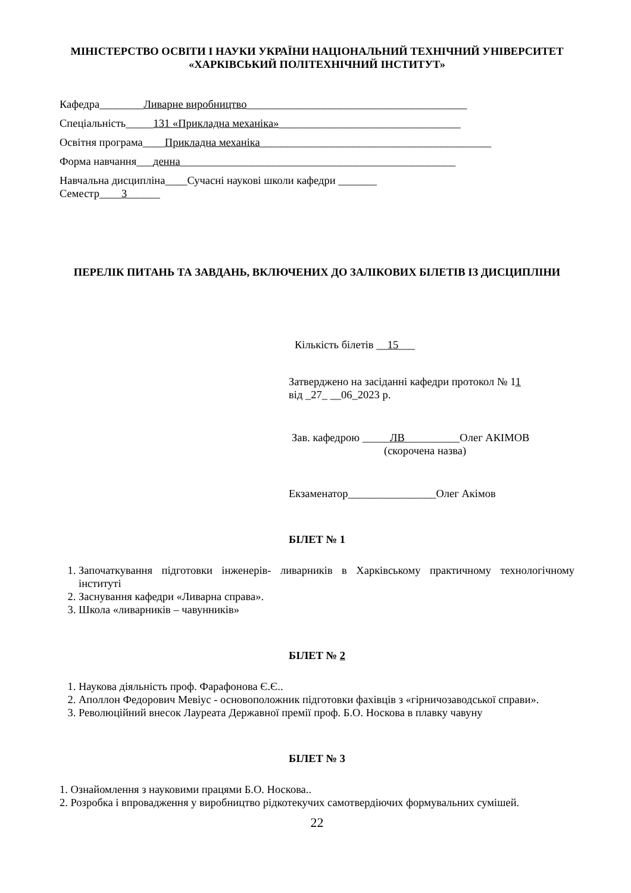МІНІСТЕРСТВО ОСВІТИ І НАУКИ УКРАЇНИ НАЦІОНАЛЬНИЙ ТЕХНІЧНИЙ УНІВЕРСИТЕТ «ХАРКІВСЬКИЙ ПОЛІТЕХНІЧНИЙ ІНСТИТУТ»
Кафедра________Ливарне виробництво________________________________________
Спеціальність_____131 «Прикладна механіка»_________________________________
Освітня програма____Прикладна механіка__________________________________________
Форма навчання___денна__________________________________________________
Навчальна дисципліна____Сучасні наукові школи кафедри _______
Семестр____3______
ПЕРЕЛІК ПИТАНЬ ТА ЗАВДАНЬ, ВКЛЮЧЕНИХ ДО ЗАЛІКОВИХ БІЛЕТІВ ІЗ ДИСЦИПЛІНИ
Кількість білетів __15___
Затверджено на засіданні кафедри протокол № 11
від _27_ __06_2023 р.
Зав. кафедрою _____ЛВ__________Олег АКІМОВ
(скорочена назва)
Екзаменатор________________Олег Акімов
БІЛЕТ № 1
1. Започаткування підготовки інженерів- ливарників в Харківському практичному технологічному інституті
2. Заснування кафедри «Ливарна справа».
3. Школа «ливарників – чавунників»
БІЛЕТ № 2
1. Наукова діяльність проф. Фарафонова Є.Є..
2. Аполлон Федорович Мевіус - основоположник підготовки фахівців з «гірничозаводської справи».
3. Революційний внесок Лауреата Державної премії проф. Б.О. Носкова в плавку чавуну
БІЛЕТ № 3
1. Ознайомлення з науковими працями Б.О. Носкова..
2. Розробка і впровадження у виробництво рідкотекучих самотвердіючих формувальних сумішей.
22